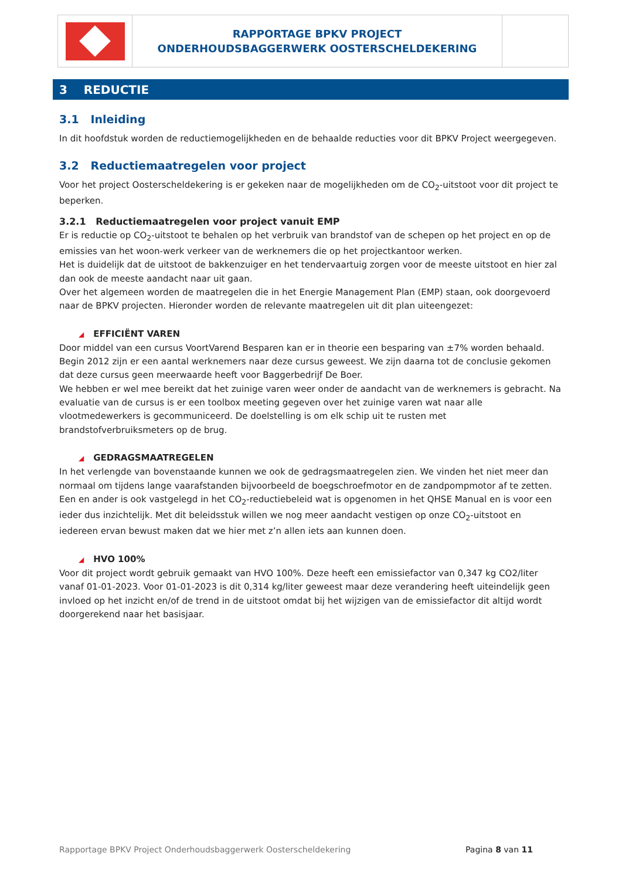RAPPORTAGE BPKV PROJECT
ONDERHOUDSBAGGERWERK OOSTERSCHELDEKERING
3 REDUCTIE
3.1 Inleiding
In dit hoofdstuk worden de reductiemogelijkheden en de behaalde reducties voor dit BPKV Project weergegeven.
3.2 Reductiemaatregelen voor project
Voor het project Oosterscheldekering is er gekeken naar de mogelijkheden om de CO<sub>2</sub>-uitstoot voor dit project te beperken.
3.2.1 Reductiemaatregelen voor project vanuit EMP
Er is reductie op CO<sub>2</sub>-uitstoot te behalen op het verbruik van brandstof van de schepen op het project en op de emissies van het woon-werk verkeer van de werknemers die op het projectkantoor werken.
Het is duidelijk dat de uitstoot de bakkenzuiger en het tendervaartuig zorgen voor de meeste uitstoot en hier zal dan ook de meeste aandacht naar uit gaan.
Over het algemeen worden de maatregelen die in het Energie Management Plan (EMP) staan, ook doorgevoerd naar de BPKV projecten. Hieronder worden de relevante maatregelen uit dit plan uiteengezet:
◢ EFFICIËNT VAREN
Door middel van een cursus VoortVarend Besparen kan er in theorie een besparing van ±7% worden behaald. Begin 2012 zijn er een aantal werknemers naar deze cursus geweest. We zijn daarna tot de conclusie gekomen dat deze cursus geen meerwaarde heeft voor Baggerbedrijf De Boer.
We hebben er wel mee bereikt dat het zuinige varen weer onder de aandacht van de werknemers is gebracht. Na evaluatie van de cursus is er een toolbox meeting gegeven over het zuinige varen wat naar alle vlootmedewerkers is gecommuniceerd. De doelstelling is om elk schip uit te rusten met brandstofverbruiksmeters op de brug.
◢ GEDRAGSMAATREGELEN
In het verlengde van bovenstaande kunnen we ook de gedragsmaatregelen zien. We vinden het niet meer dan normaal om tijdens lange vaarafstanden bijvoorbeeld de boegschroefmotor en de zandpompmotor af te zetten. Een en ander is ook vastgelegd in het CO<sub>2</sub>-reductiebeleid wat is opgenomen in het QHSE Manual en is voor een ieder dus inzichtelijk. Met dit beleidsstuk willen we nog meer aandacht vestigen op onze CO<sub>2</sub>-uitstoot en iedereen ervan bewust maken dat we hier met z’n allen iets aan kunnen doen.
◢ HVO 100%
Voor dit project wordt gebruik gemaakt van HVO 100%. Deze heeft een emissiefactor van 0,347 kg CO2/liter vanaf 01-01-2023. Voor 01-01-2023 is dit 0,314 kg/liter geweest maar deze verandering heeft uiteindelijk geen invloed op het inzicht en/of de trend in de uitstoot omdat bij het wijzigen van de emissiefactor dit altijd wordt doorgerekend naar het basisjaar.
Rapportage BPKV Project Onderhoudsbaggerwerk Oosterscheldekering Pagina 8 van 11